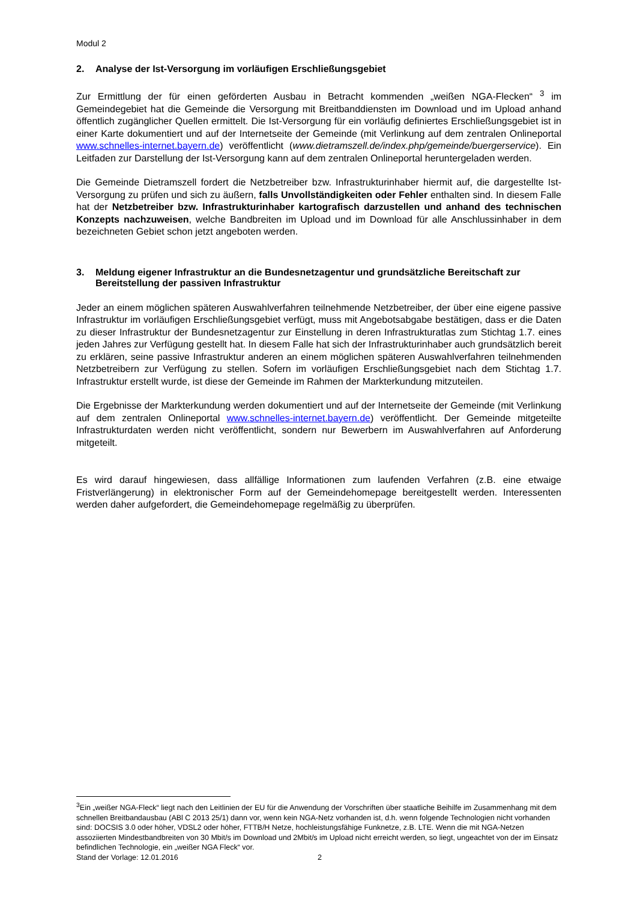Modul 2
2. Analyse der Ist-Versorgung im vorläufigen Erschließungsgebiet
Zur Ermittlung der für einen geförderten Ausbau in Betracht kommenden „weißen NGA-Flecken“ <sup>3</sup> im Gemeindegebiet hat die Gemeinde die Versorgung mit Breitbanddiensten im Download und im Upload anhand öffentlich zugänglicher Quellen ermittelt. Die Ist-Versorgung für ein vorläufig definiertes Erschließungsgebiet ist in einer Karte dokumentiert und auf der Internetseite der Gemeinde (mit Verlinkung auf dem zentralen Onlineportal www.schnelles-internet.bayern.de) veröffentlicht (www.dietramszell.de/index.php/gemeinde/buergerservice). Ein Leitfaden zur Darstellung der Ist-Versorgung kann auf dem zentralen Onlineportal heruntergeladen werden.
Die Gemeinde Dietramszell fordert die Netzbetreiber bzw. Infrastrukturinhaber hiermit auf, die dargestellte Ist-Versorgung zu prüfen und sich zu äußern, falls Unvollständigkeiten oder Fehler enthalten sind. In diesem Falle hat der Netzbetreiber bzw. Infrastrukturinhaber kartografisch darzustellen und anhand des technischen Konzepts nachzuweisen, welche Bandbreiten im Upload und im Download für alle Anschlussinhaber in dem bezeichneten Gebiet schon jetzt angeboten werden.
3. Meldung eigener Infrastruktur an die Bundesnetzagentur und grundsätzliche Bereitschaft zur Bereitstellung der passiven Infrastruktur
Jeder an einem möglichen späteren Auswahlverfahren teilnehmende Netzbetreiber, der über eine eigene passive Infrastruktur im vorläufigen Erschließungsgebiet verfügt, muss mit Angebotsabgabe bestätigen, dass er die Daten zu dieser Infrastruktur der Bundesnetzagentur zur Einstellung in deren Infrastrukturatlas zum Stichtag 1.7. eines jeden Jahres zur Verfügung gestellt hat. In diesem Falle hat sich der Infrastrukturinhaber auch grundsätzlich bereit zu erklären, seine passive Infrastruktur anderen an einem möglichen späteren Auswahlverfahren teilnehmenden Netzbetreibern zur Verfügung zu stellen. Sofern im vorläufigen Erschließungsgebiet nach dem Stichtag 1.7. Infrastruktur erstellt wurde, ist diese der Gemeinde im Rahmen der Markterkundung mitzuteilen.
Die Ergebnisse der Markterkundung werden dokumentiert und auf der Internetseite der Gemeinde (mit Verlinkung auf dem zentralen Onlineportal www.schnelles-internet.bayern.de) veröffentlicht. Der Gemeinde mitgeteilte Infrastrukturdaten werden nicht veröffentlicht, sondern nur Bewerbern im Auswahlverfahren auf Anforderung mitgeteilt.
Es wird darauf hingewiesen, dass allfällige Informationen zum laufenden Verfahren (z.B. eine etwaige Fristverlängerung) in elektronischer Form auf der Gemeindehomepage bereitgestellt werden. Interessenten werden daher aufgefordert, die Gemeindehomepage regelmäßig zu überprüfen.
<sup>3</sup> Ein „weißer NGA-Fleck“ liegt nach den Leitlinien der EU für die Anwendung der Vorschriften über staatliche Beihilfe im Zusammenhang mit dem schnellen Breitbandausbau (ABl C 2013 25/1) dann vor, wenn kein NGA-Netz vorhanden ist, d.h. wenn folgende Technologien nicht vorhanden sind: DOCSIS 3.0 oder höher, VDSL2 oder höher, FTTB/H Netze, hochleistungsfähige Funknetze, z.B. LTE. Wenn die mit NGA-Netzen assoziierten Mindestbandbreiten von 30 Mbit/s im Download und 2Mbit/s im Upload nicht erreicht werden, so liegt, ungeachtet von der im Einsatz befindlichen Technologie, ein „weißer NGA Fleck“ vor.
Stand der Vorlage: 12.01.2016 2